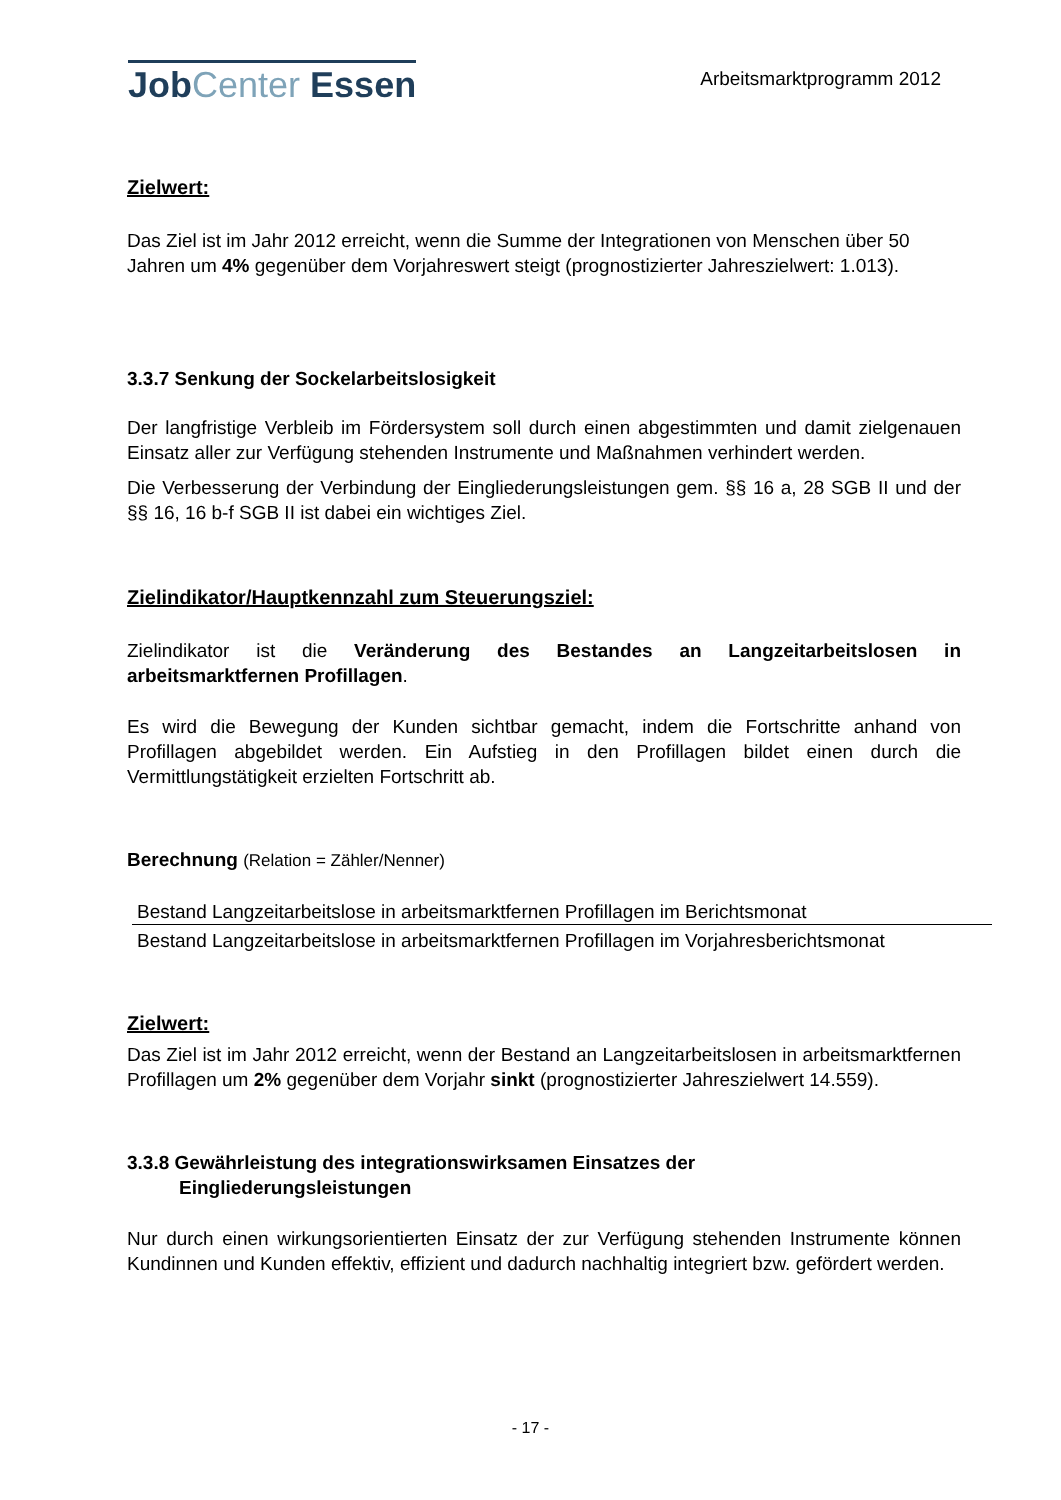JobCenter Essen
Arbeitsmarktprogramm 2012
Zielwert:
Das Ziel ist im Jahr 2012 erreicht, wenn die Summe der Integrationen von Menschen über 50 Jahren um 4% gegenüber dem Vorjahreswert steigt (prognostizierter Jahreszielwert: 1.013).
3.3.7 Senkung der Sockelarbeitslosigkeit
Der langfristige Verbleib im Fördersystem soll durch einen abgestimmten und damit zielgenauen Einsatz aller zur Verfügung stehenden Instrumente und Maßnahmen verhindert werden.
Die Verbesserung der Verbindung der Eingliederungsleistungen gem. §§ 16 a, 28 SGB II und der §§ 16, 16 b-f SGB II ist dabei ein wichtiges Ziel.
Zielindikator/Hauptkennzahl zum Steuerungsziel:
Zielindikator ist die Veränderung des Bestandes an Langzeitarbeitslosen in arbeitsmarktfernen Profillagen.
Es wird die Bewegung der Kunden sichtbar gemacht, indem die Fortschritte anhand von Profillagen abgebildet werden. Ein Aufstieg in den Profillagen bildet einen durch die Vermittlungstätigkeit erzielten Fortschritt ab.
Berechnung (Relation = Zähler/Nenner)
Bestand Langzeitarbeitslose in arbeitsmarktfernen Profillagen im Berichtsmonat
Bestand Langzeitarbeitslose in arbeitsmarktfernen Profillagen im Vorjahresberichtsmonat
Zielwert:
Das Ziel ist im Jahr 2012 erreicht, wenn der Bestand an Langzeitarbeitslosen in arbeitsmarktfernen Profillagen um 2% gegenüber dem Vorjahr sinkt (prognostizierter Jahreszielwert 14.559).
3.3.8 Gewährleistung des integrationswirksamen Einsatzes der
Eingliederungsleistungen
Nur durch einen wirkungsorientierten Einsatz der zur Verfügung stehenden Instrumente können Kundinnen und Kunden effektiv, effizient und dadurch nachhaltig integriert bzw. gefördert werden.
- 17 -